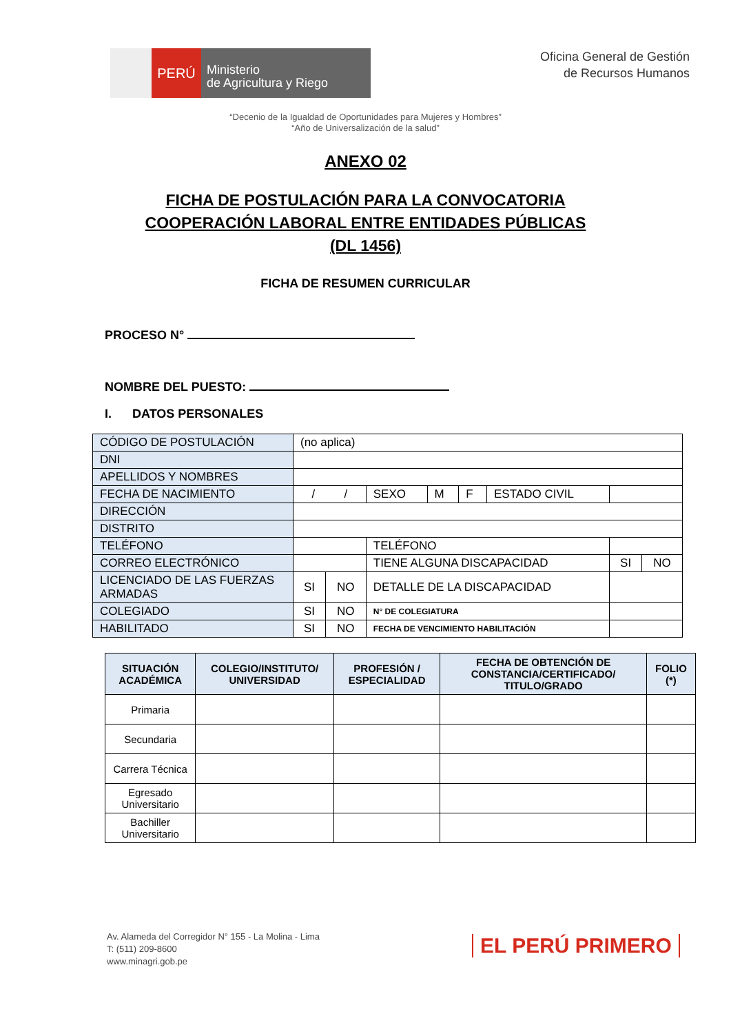PERÚ
Ministerio
de Agricultura y Riego
Oficina General de Gestión
de Recursos Humanos
“Decenio de la Igualdad de Oportunidades para Mujeres y Hombres”
“Año de Universalización de la salud”
ANEXO 02
FICHA DE POSTULACIÓN PARA LA CONVOCATORIA
COOPERACIÓN LABORAL ENTRE ENTIDADES PÚBLICAS
(DL 1456)
FICHA DE RESUMEN CURRICULAR
PROCESO N°
NOMBRE DEL PUESTO:
I. DATOS PERSONALES
| CÓDIGO DE POSTULACIÓN | (no aplica) | | | | | | | |
| DNI | | | | | | | | |
| APELLIDOS Y NOMBRES | | | | | | | | |
| FECHA DE NACIMIENTO | / / | | SEXO | M | F | ESTADO CIVIL | | |
| DIRECCIÓN | | | | | | | | |
| DISTRITO | | | | | | | | |
| TELÉFONO | | | TELÉFONO | | | | | |
| CORREO ELECTRÓNICO | | | TIENE ALGUNA DISCAPACIDAD | | | | SI | NO |
| LICENCIADO DE LAS FUERZAS ARMADAS | SI | NO | DETALLE DE LA DISCAPACIDAD | | | | | |
| COLEGIADO | SI | NO | N° DE COLEGIATURA | | | | | |
| HABILITADO | SI | NO | FECHA DE VENCIMIENTO HABILITACIÓN | | | | | |
| SITUACIÓN ACADÉMICA | COLEGIO/INSTITUTO/ UNIVERSIDAD | PROFESIÓN / ESPECIALIDAD | FECHA DE OBTENCIÓN DE CONSTANCIA/CERTIFICADO/ TITULO/GRADO | FOLIO (*) |
| --- | --- | --- | --- | --- |
| Primaria | | | | |
| Secundaria | | | | |
| Carrera Técnica | | | | |
| Egresado Universitario | | | | |
| Bachiller Universitario | | | | |
Av. Alameda del Corregidor N° 155 - La Molina - Lima
T: (511) 209-8600
www.minagri.gob.pe
EL PERÚ PRIMERO